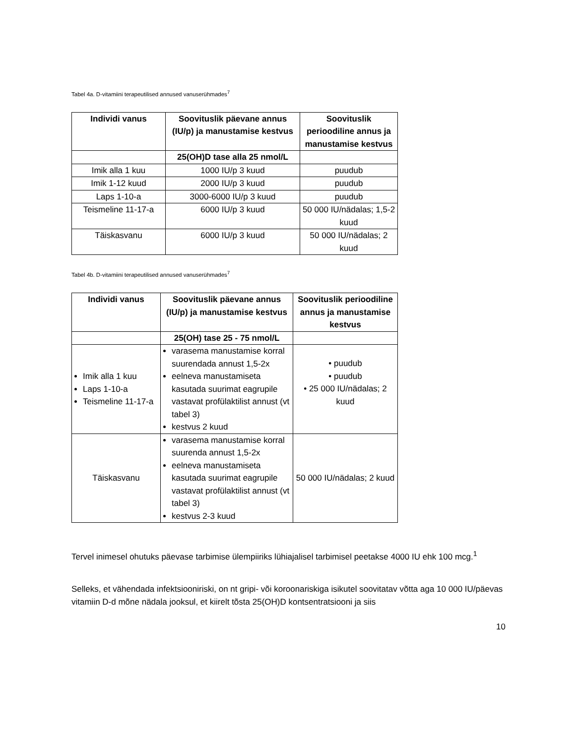Tabel 4a. D-vitamiini terapeutilised annused vanuserühmades<sup>7</sup>
| Individi vanus | Soovituslik päevane annus (IU/p) ja manustamise kestvus | Soovituslik perioodiline annus ja manustamise kestvus |
| --- | --- | --- |
| | 25(OH)D tase alla 25 nmol/L | |
| Imik alla 1 kuu | 1000 IU/p 3 kuud | puudub |
| Imik 1-12 kuud | 2000 IU/p 3 kuud | puudub |
| Laps 1-10-a | 3000-6000 IU/p 3 kuud | puudub |
| Teismeline 11-17-a | 6000 IU/p 3 kuud | 50 000 IU/nädalas; 1,5-2 kuud |
| Täiskasvanu | 6000 IU/p 3 kuud | 50 000 IU/nädalas; 2 kuud |
Tabel 4b. D-vitamiini terapeutilised annused vanuserühmades<sup>7</sup>
| Individi vanus | Soovituslik päevane annus (IU/p) ja manustamise kestvus | Soovituslik perioodiline annus ja manustamise kestvus |
| --- | --- | --- |
| | 25(OH) tase 25 - 75 nmol/L | |
| Imik alla 1 kuu Laps 1-10-a Teismeline 11-17-a | varasema manustamise korral suurendada annust 1,5-2x eelneva manustamiseta kasutada suurimat eagrupile vastavat profülaktilist annust (vt tabel 3) kestvus 2 kuud | • puudub • puudub • 25 000 IU/nädalas; 2 kuud |
| Täiskasvanu | varasema manustamise korral suurenda annust 1,5-2x eelneva manustamiseta kasutada suurimat eagrupile vastavat profülaktilist annust (vt tabel 3) kestvus 2-3 kuud | 50 000 IU/nädalas; 2 kuud |
Tervel inimesel ohutuks päevase tarbimise ülempiiriks lühiajalisel tarbimisel peetakse 4000 IU ehk 100 mcg.<sup>1</sup>
Selleks, et vähendada infektsiooniriski, on nt gripi- või koroonariskiga isikutel soovitatav võtta aga 10 000 IU/päevas vitamiin D-d mõne nädala jooksul, et kiirelt tõsta 25(OH)D kontsentratsiooni ja siis
10